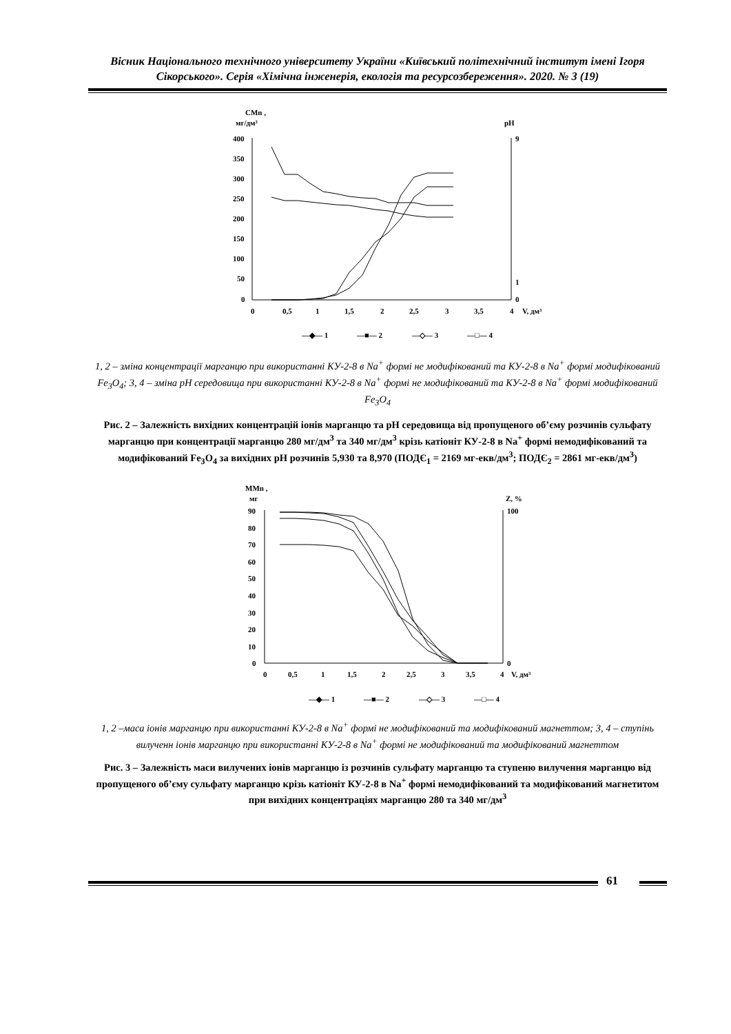Вісник Національного технічного університету України «Київський політехнічний інститут імені Ігоря Сікорського». Серія «Хімічна інженерія, екологія та ресурсозбереження». 2020. № 3 (19)
CMn ,
мг/дм³
pH
400
350
300
250
200
150
100
50
0
0
0,5
1
1,5
2
2,5
3
3,5
4
V, дм³
9
1
0
—◆— 1
—■— 2
—◇— 3
—□— 4
1, 2 – зміна концентрації марганцю при використанні КУ-2-8 в Na<sup>+</sup> формі не модифікований та КУ-2-8 в Na<sup>+</sup> формі модифікований Fe<sub>3</sub>O<sub>4</sub>; 3, 4 – зміна pH середовища при використанні КУ-2-8 в Na<sup>+</sup> формі не модифікований та КУ-2-8 в Na<sup>+</sup> формі модифікований Fe<sub>3</sub>O<sub>4</sub>
Рис. 2 – Залежність вихідних концентрацій іонів марганцю та pH середовища від пропущеного об’єму розчинів сульфату марганцю при концентрації марганцю 280 мг/дм<sup>3</sup> та 340 мг/дм<sup>3</sup> крізь катіоніт КУ-2-8 в Na<sup>+</sup> формі немодифікований та модифікований Fe<sub>3</sub>O<sub>4</sub> за вихідних pH розчинів 5,930 та 8,970 (ПОДЄ<sub>1</sub> = 2169 мг-екв/дм<sup>3</sup>; ПОДЄ<sub>2</sub> = 2861 мг-екв/дм<sup>3</sup>)
MMn ,
мг
Z, %
90
80
70
60
50
40
30
20
10
0
100
0
0
0,5
1
1,5
2
2,5
3
3,5
4
V, дм³
—◆— 1
—■— 2
—◇— 3
—□— 4
1, 2 –маса іонів марганцю при використанні КУ-2-8 в Na<sup>+</sup> формі не модифікований та модифікований магнеттом; 3, 4 – ступінь вилученн іонів марганцю при використанні КУ-2-8 в Na<sup>+</sup> формі не модифікований та модифікований магнеттом
Рис. 3 – Залежність маси вилучених іонів марганцю із розчинів сульфату марганцю та ступеню вилучення марганцю від пропущеного об’єму сульфату марганцю крізь катіоніт КУ-2-8 в Na<sup>+</sup> формі немодифікований та модифікований магнетитом при вихідних концентраціях марганцю 280 та 340 мг/дм<sup>3</sup>
61